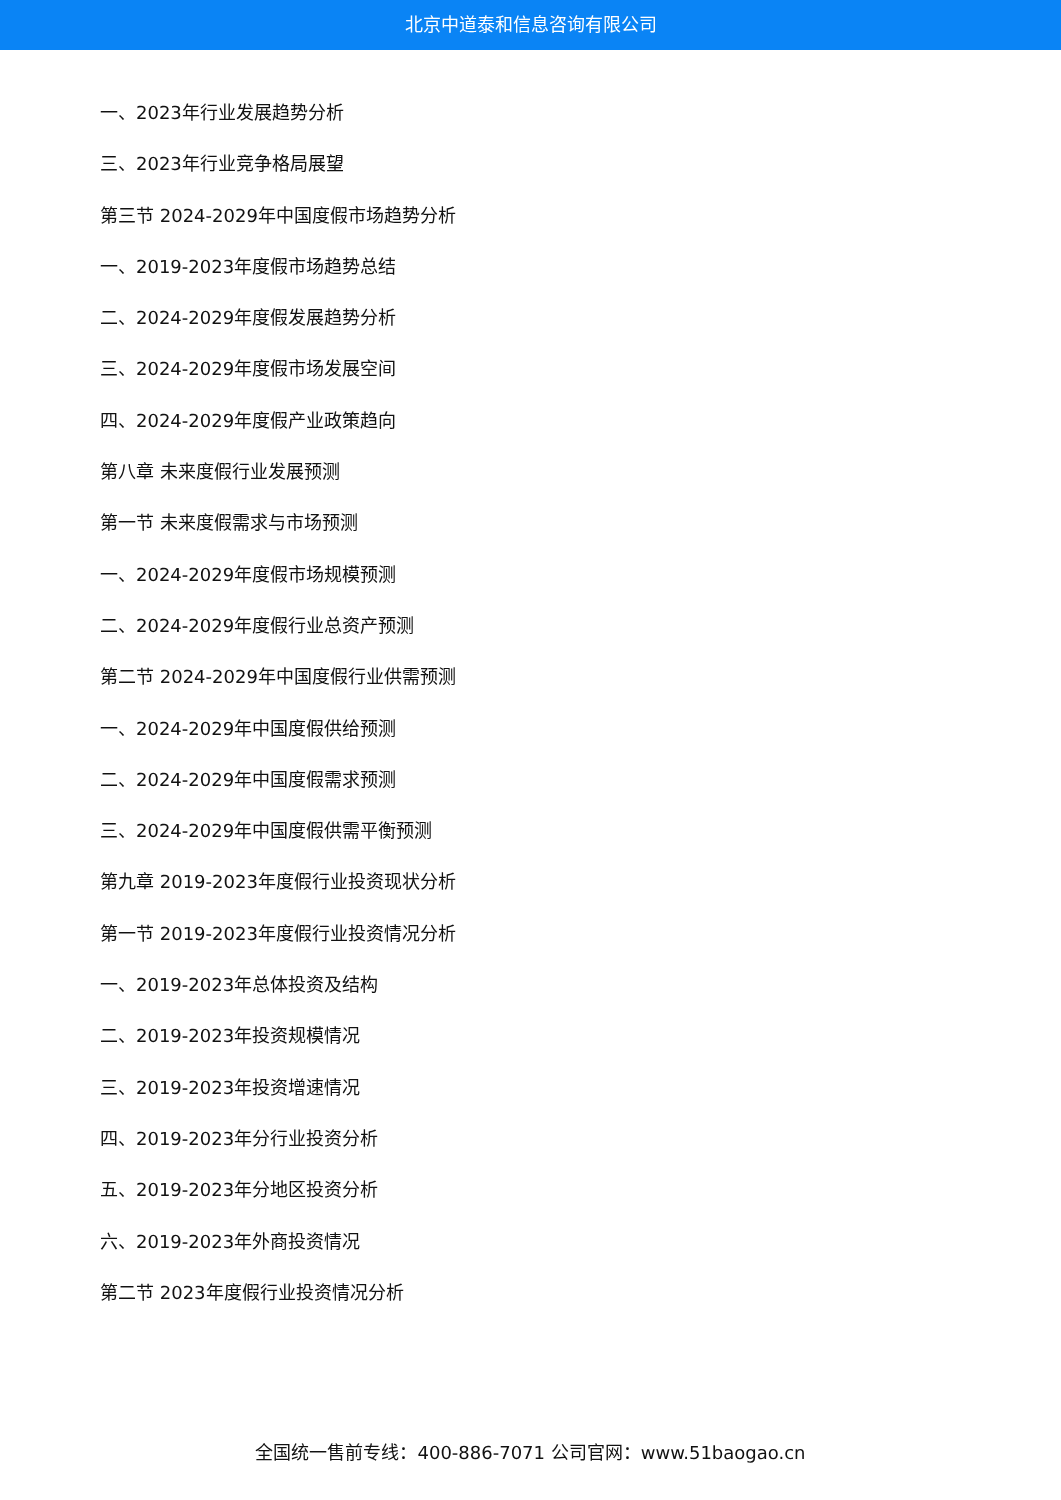北京中道泰和信息咨询有限公司
一、2023年行业发展趋势分析
三、2023年行业竞争格局展望
第三节 2024-2029年中国度假市场趋势分析
一、2019-2023年度假市场趋势总结
二、2024-2029年度假发展趋势分析
三、2024-2029年度假市场发展空间
四、2024-2029年度假产业政策趋向
第八章 未来度假行业发展预测
第一节 未来度假需求与市场预测
一、2024-2029年度假市场规模预测
二、2024-2029年度假行业总资产预测
第二节 2024-2029年中国度假行业供需预测
一、2024-2029年中国度假供给预测
二、2024-2029年中国度假需求预测
三、2024-2029年中国度假供需平衡预测
第九章 2019-2023年度假行业投资现状分析
第一节 2019-2023年度假行业投资情况分析
一、2019-2023年总体投资及结构
二、2019-2023年投资规模情况
三、2019-2023年投资增速情况
四、2019-2023年分行业投资分析
五、2019-2023年分地区投资分析
六、2019-2023年外商投资情况
第二节 2023年度假行业投资情况分析
全国统一售前专线：400-886-7071 公司官网：www.51baogao.cn